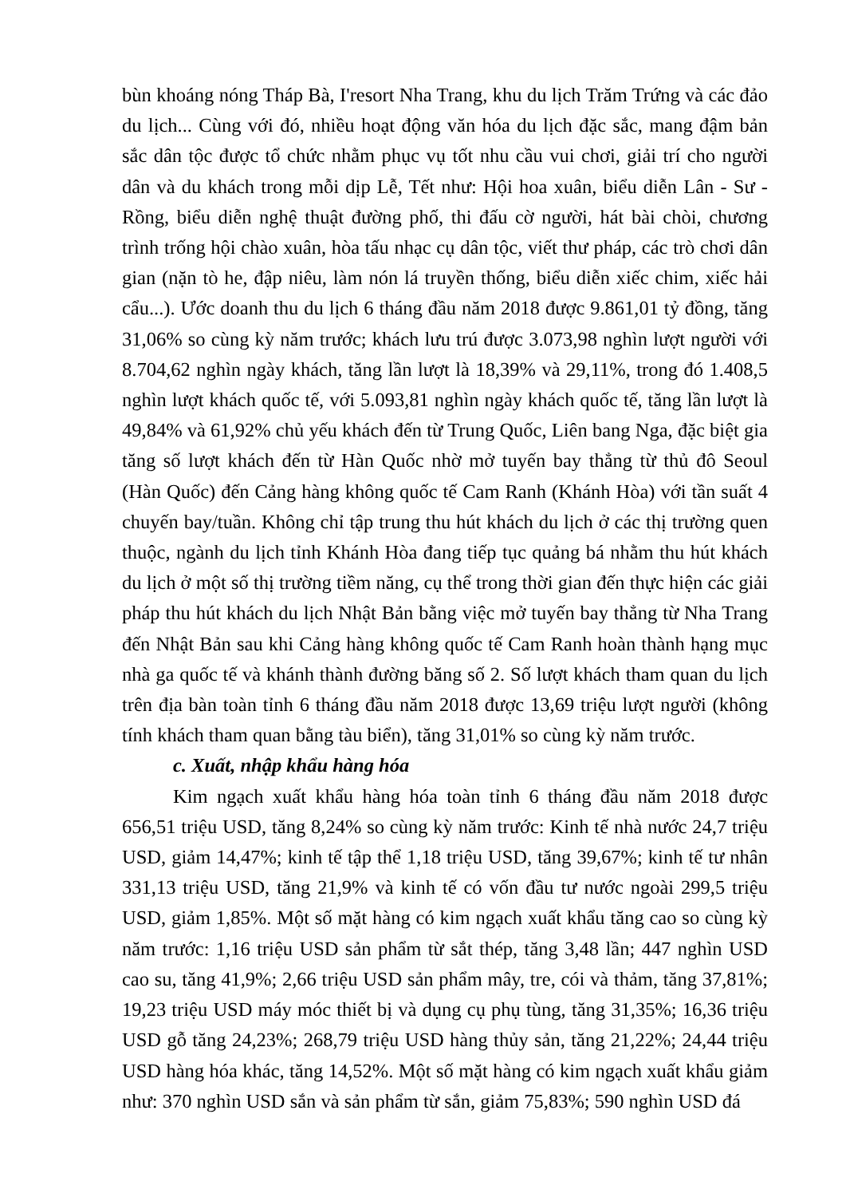bùn khoáng nóng Tháp Bà, I'resort Nha Trang, khu du lịch Trăm Trứng và các đảo du lịch... Cùng với đó, nhiều hoạt động văn hóa du lịch đặc sắc, mang đậm bản sắc dân tộc được tổ chức nhằm phục vụ tốt nhu cầu vui chơi, giải trí cho người dân và du khách trong mỗi dịp Lễ, Tết như: Hội hoa xuân, biểu diễn Lân - Sư - Rồng, biểu diễn nghệ thuật đường phố, thi đấu cờ người, hát bài chòi, chương trình trống hội chào xuân, hòa tấu nhạc cụ dân tộc, viết thư pháp, các trò chơi dân gian (nặn tò he, đập niêu, làm nón lá truyền thống, biểu diễn xiếc chim, xiếc hải cẩu...). Ước doanh thu du lịch 6 tháng đầu năm 2018 được 9.861,01 tỷ đồng, tăng 31,06% so cùng kỳ năm trước; khách lưu trú được 3.073,98 nghìn lượt người với 8.704,62 nghìn ngày khách, tăng lần lượt là 18,39% và 29,11%, trong đó 1.408,5 nghìn lượt khách quốc tế, với 5.093,81 nghìn ngày khách quốc tế, tăng lần lượt là 49,84% và 61,92% chủ yếu khách đến từ Trung Quốc, Liên bang Nga, đặc biệt gia tăng số lượt khách đến từ Hàn Quốc nhờ mở tuyến bay thẳng từ thủ đô Seoul (Hàn Quốc) đến Cảng hàng không quốc tế Cam Ranh (Khánh Hòa) với tần suất 4 chuyến bay/tuần. Không chỉ tập trung thu hút khách du lịch ở các thị trường quen thuộc, ngành du lịch tỉnh Khánh Hòa đang tiếp tục quảng bá nhằm thu hút khách du lịch ở một số thị trường tiềm năng, cụ thể trong thời gian đến thực hiện các giải pháp thu hút khách du lịch Nhật Bản bằng việc mở tuyến bay thẳng từ Nha Trang đến Nhật Bản sau khi Cảng hàng không quốc tế Cam Ranh hoàn thành hạng mục nhà ga quốc tế và khánh thành đường băng số 2. Số lượt khách tham quan du lịch trên địa bàn toàn tỉnh 6 tháng đầu năm 2018 được 13,69 triệu lượt người (không tính khách tham quan bằng tàu biển), tăng 31,01% so cùng kỳ năm trước.
c. Xuất, nhập khẩu hàng hóa
Kim ngạch xuất khẩu hàng hóa toàn tỉnh 6 tháng đầu năm 2018 được 656,51 triệu USD, tăng 8,24% so cùng kỳ năm trước: Kinh tế nhà nước 24,7 triệu USD, giảm 14,47%; kinh tế tập thể 1,18 triệu USD, tăng 39,67%; kinh tế tư nhân 331,13 triệu USD, tăng 21,9% và kinh tế có vốn đầu tư nước ngoài 299,5 triệu USD, giảm 1,85%. Một số mặt hàng có kim ngạch xuất khẩu tăng cao so cùng kỳ năm trước: 1,16 triệu USD sản phẩm từ sắt thép, tăng 3,48 lần; 447 nghìn USD cao su, tăng 41,9%; 2,66 triệu USD sản phẩm mây, tre, cói và thảm, tăng 37,81%; 19,23 triệu USD máy móc thiết bị và dụng cụ phụ tùng, tăng 31,35%; 16,36 triệu USD gỗ tăng 24,23%; 268,79 triệu USD hàng thủy sản, tăng 21,22%; 24,44 triệu USD hàng hóa khác, tăng 14,52%. Một số mặt hàng có kim ngạch xuất khẩu giảm như: 370 nghìn USD sắn và sản phẩm từ sắn, giảm 75,83%; 590 nghìn USD đá